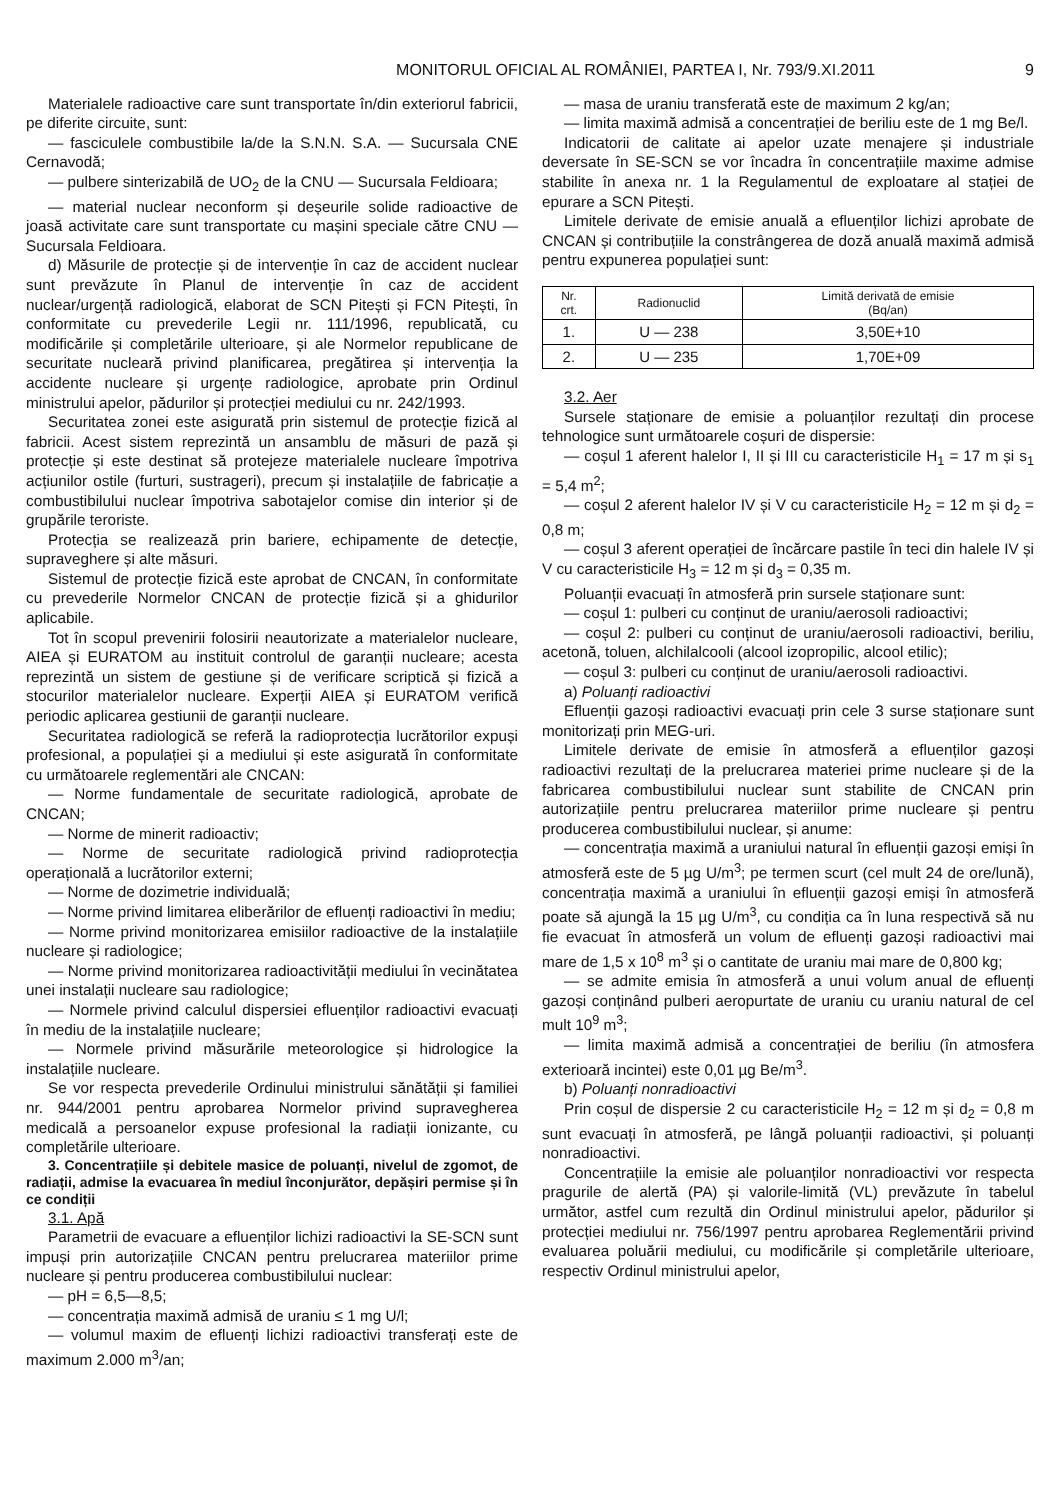MONITORUL OFICIAL AL ROMÂNIEI, PARTEA I, Nr. 793/9.XI.2011 9
Materialele radioactive care sunt transportate în/din exteriorul fabricii, pe diferite circuite, sunt:
— fasciculele combustibile la/de la S.N.N. S.A. — Sucursala CNE Cernavodă;
— pulbere sinterizabilă de UO<sub>2</sub> de la CNU — Sucursala Feldioara;
— material nuclear neconform și deșeurile solide radioactive de joasă activitate care sunt transportate cu mașini speciale către CNU — Sucursala Feldioara.
d) Măsurile de protecție și de intervenție în caz de accident nuclear sunt prevăzute în Planul de intervenție în caz de accident nuclear/urgență radiologică, elaborat de SCN Pitești și FCN Pitești, în conformitate cu prevederile Legii nr. 111/1996, republicată, cu modificările și completările ulterioare, și ale Normelor republicane de securitate nucleară privind planificarea, pregătirea și intervenția la accidente nucleare și urgențe radiologice, aprobate prin Ordinul ministrului apelor, pădurilor și protecției mediului cu nr. 242/1993.
Securitatea zonei este asigurată prin sistemul de protecție fizică al fabricii. Acest sistem reprezintă un ansamblu de măsuri de pază și protecție și este destinat să protejeze materialele nucleare împotriva acțiunilor ostile (furturi, sustrageri), precum și instalațiile de fabricație a combustibilului nuclear împotriva sabotajelor comise din interior și de grupările teroriste.
Protecția se realizează prin bariere, echipamente de detecție, supraveghere și alte măsuri.
Sistemul de protecție fizică este aprobat de CNCAN, în conformitate cu prevederile Normelor CNCAN de protecție fizică și a ghidurilor aplicabile.
Tot în scopul prevenirii folosirii neautorizate a materialelor nucleare, AIEA și EURATOM au instituit controlul de garanții nucleare; acesta reprezintă un sistem de gestiune și de verificare scriptică și fizică a stocurilor materialelor nucleare. Experții AIEA și EURATOM verifică periodic aplicarea gestiunii de garanții nucleare.
Securitatea radiologică se referă la radioprotecția lucrătorilor expuși profesional, a populației și a mediului și este asigurată în conformitate cu următoarele reglementări ale CNCAN:
— Norme fundamentale de securitate radiologică, aprobate de CNCAN;
— Norme de minerit radioactiv;
— Norme de securitate radiologică privind radioprotecția operațională a lucrătorilor externi;
— Norme de dozimetrie individuală;
— Norme privind limitarea eliberărilor de efluenți radioactivi în mediu;
— Norme privind monitorizarea emisiilor radioactive de la instalațiile nucleare și radiologice;
— Norme privind monitorizarea radioactivității mediului în vecinătatea unei instalații nucleare sau radiologice;
— Normele privind calculul dispersiei efluenților radioactivi evacuați în mediu de la instalațiile nucleare;
— Normele privind măsurările meteorologice și hidrologice la instalațiile nucleare.
Se vor respecta prevederile Ordinului ministrului sănătății și familiei nr. 944/2001 pentru aprobarea Normelor privind supravegherea medicală a persoanelor expuse profesional la radiații ionizante, cu completările ulterioare.
3. Concentrațiile și debitele masice de poluanți, nivelul de zgomot, de radiații, admise la evacuarea în mediul înconjurător, depășiri permise și în ce condiții
3.1. Apă
Parametrii de evacuare a efluenților lichizi radioactivi la SE-SCN sunt impuși prin autorizațiile CNCAN pentru prelucrarea materiilor prime nucleare și pentru producerea combustibilului nuclear:
— pH = 6,5—8,5;
— concentrația maximă admisă de uraniu ≤ 1 mg U/l;
— volumul maxim de efluenți lichizi radioactivi transferați este de maximum 2.000 m<sup>3</sup>/an;
— masa de uraniu transferată este de maximum 2 kg/an;
— limita maximă admisă a concentrației de beriliu este de 1 mg Be/l.
Indicatorii de calitate ai apelor uzate menajere și industriale deversate în SE-SCN se vor încadra în concentrațiile maxime admise stabilite în anexa nr. 1 la Regulamentul de exploatare al stației de epurare a SCN Pitești.
Limitele derivate de emisie anuală a efluenților lichizi aprobate de CNCAN și contribuțiile la constrângerea de doză anuală maximă admisă pentru expunerea populației sunt:
| Nr. crt. | Radionuclid | Limită derivată de emisie (Bq/an) |
| --- | --- | --- |
| 1. | U — 238 | 3,50E+10 |
| 2. | U — 235 | 1,70E+09 |
3.2. Aer
Sursele staționare de emisie a poluanților rezultați din procese tehnologice sunt următoarele coșuri de dispersie:
— coșul 1 aferent halelor I, II și III cu caracteristicile H<sub>1</sub> = 17 m și s<sub>1</sub> = 5,4 m<sup>2</sup>;
— coșul 2 aferent halelor IV și V cu caracteristicile H<sub>2</sub> = 12 m și d<sub>2</sub> = 0,8 m;
— coșul 3 aferent operației de încărcare pastile în teci din halele IV și V cu caracteristicile H<sub>3</sub> = 12 m și d<sub>3</sub> = 0,35 m.
Poluanții evacuați în atmosferă prin sursele staționare sunt:
— coșul 1: pulberi cu conținut de uraniu/aerosoli radioactivi;
— coșul 2: pulberi cu conținut de uraniu/aerosoli radioactivi, beriliu, acetonă, toluen, alchilalcooli (alcool izopropilic, alcool etilic);
— coșul 3: pulberi cu conținut de uraniu/aerosoli radioactivi.
a) Poluanți radioactivi
Efluenții gazoși radioactivi evacuați prin cele 3 surse staționare sunt monitorizați prin MEG-uri.
Limitele derivate de emisie în atmosferă a efluenților gazoși radioactivi rezultați de la prelucrarea materiei prime nucleare și de la fabricarea combustibilului nuclear sunt stabilite de CNCAN prin autorizațiile pentru prelucrarea materiilor prime nucleare și pentru producerea combustibilului nuclear, și anume:
— concentrația maximă a uraniului natural în efluenții gazoși emiși în atmosferă este de 5 µg U/m<sup>3</sup>; pe termen scurt (cel mult 24 de ore/lună), concentrația maximă a uraniului în efluenții gazoși emiși în atmosferă poate să ajungă la 15 µg U/m<sup>3</sup>, cu condiția ca în luna respectivă să nu fie evacuat în atmosferă un volum de efluenți gazoși radioactivi mai mare de 1,5 x 10<sup>8</sup> m<sup>3</sup> și o cantitate de uraniu mai mare de 0,800 kg;
— se admite emisia în atmosferă a unui volum anual de efluenți gazoși conținând pulberi aeropurtate de uraniu cu uraniu natural de cel mult 10<sup>9</sup> m<sup>3</sup>;
— limita maximă admisă a concentrației de beriliu (în atmosfera exterioară incintei) este 0,01 µg Be/m<sup>3</sup>.
b) Poluanți nonradioactivi
Prin coșul de dispersie 2 cu caracteristicile H<sub>2</sub> = 12 m și d<sub>2</sub> = 0,8 m sunt evacuați în atmosferă, pe lângă poluanții radioactivi, și poluanți nonradioactivi.
Concentrațiile la emisie ale poluanților nonradioactivi vor respecta pragurile de alertă (PA) și valorile-limită (VL) prevăzute în tabelul următor, astfel cum rezultă din Ordinul ministrului apelor, pădurilor și protecției mediului nr. 756/1997 pentru aprobarea Reglementării privind evaluarea poluării mediului, cu modificările și completările ulterioare, respectiv Ordinul ministrului apelor,